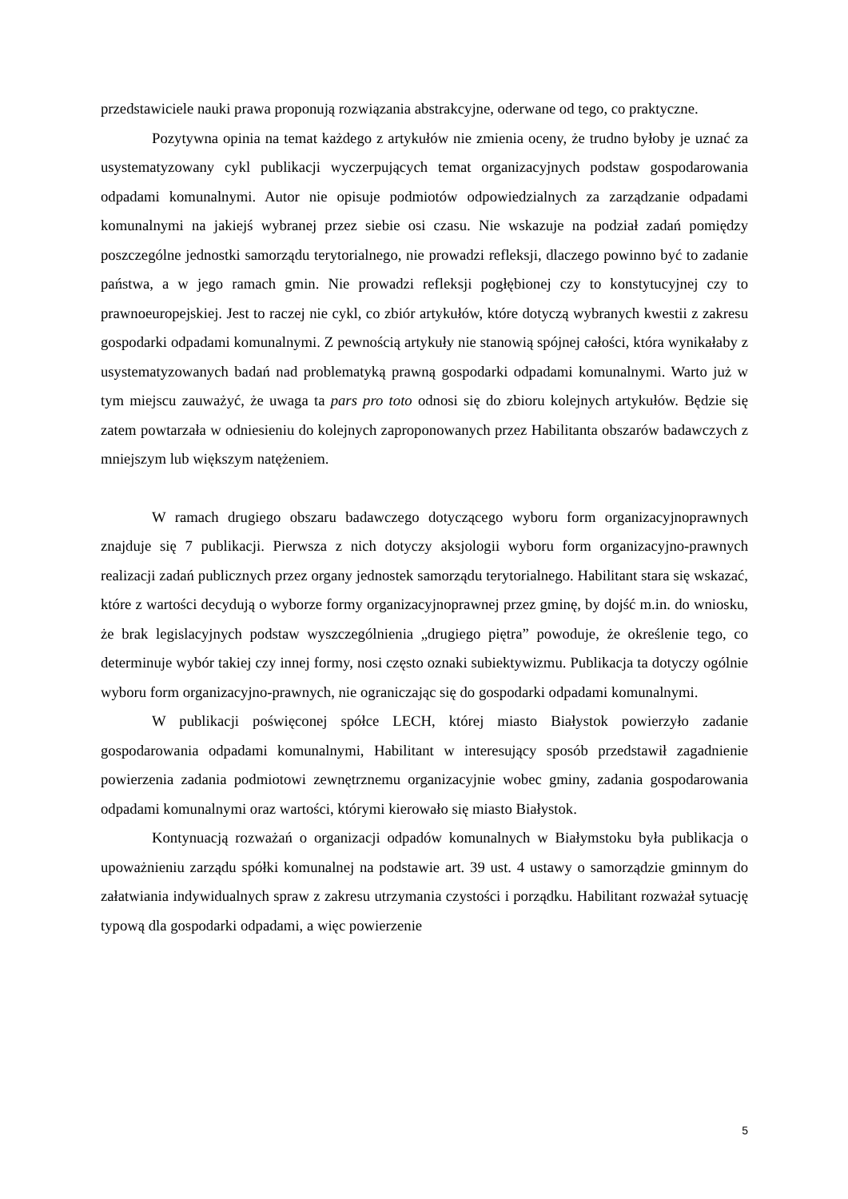przedstawiciele nauki prawa proponują rozwiązania abstrakcyjne, oderwane od tego, co praktyczne.
Pozytywna opinia na temat każdego z artykułów nie zmienia oceny, że trudno byłoby je uznać za usystematyzowany cykl publikacji wyczerpujących temat organizacyjnych podstaw gospodarowania odpadami komunalnymi. Autor nie opisuje podmiotów odpowiedzialnych za zarządzanie odpadami komunalnymi na jakiejś wybranej przez siebie osi czasu. Nie wskazuje na podział zadań pomiędzy poszczególne jednostki samorządu terytorialnego, nie prowadzi refleksji, dlaczego powinno być to zadanie państwa, a w jego ramach gmin. Nie prowadzi refleksji pogłębionej czy to konstytucyjnej czy to prawnoeuropejskiej. Jest to raczej nie cykl, co zbiór artykułów, które dotyczą wybranych kwestii z zakresu gospodarki odpadami komunalnymi. Z pewnością artykuły nie stanowią spójnej całości, która wynikałaby z usystematyzowanych badań nad problematyką prawną gospodarki odpadami komunalnymi. Warto już w tym miejscu zauważyć, że uwaga ta pars pro toto odnosi się do zbioru kolejnych artykułów. Będzie się zatem powtarzała w odniesieniu do kolejnych zaproponowanych przez Habilitanta obszarów badawczych z mniejszym lub większym natężeniem.
W ramach drugiego obszaru badawczego dotyczącego wyboru form organizacyjnoprawnych znajduje się 7 publikacji. Pierwsza z nich dotyczy aksjologii wyboru form organizacyjno-prawnych realizacji zadań publicznych przez organy jednostek samorządu terytorialnego. Habilitant stara się wskazać, które z wartości decydują o wyborze formy organizacyjnoprawnej przez gminę, by dojść m.in. do wniosku, że brak legislacyjnych podstaw wyszczególnienia „drugiego piętra” powoduje, że określenie tego, co determinuje wybór takiej czy innej formy, nosi często oznaki subiektywizmu. Publikacja ta dotyczy ogólnie wyboru form organizacyjno-prawnych, nie ograniczając się do gospodarki odpadami komunalnymi.
W publikacji poświęconej spółce LECH, której miasto Białystok powierzyło zadanie gospodarowania odpadami komunalnymi, Habilitant w interesujący sposób przedstawił zagadnienie powierzenia zadania podmiotowi zewnętrznemu organizacyjnie wobec gminy, zadania gospodarowania odpadami komunalnymi oraz wartości, którymi kierowało się miasto Białystok.
Kontynuacją rozważań o organizacji odpadów komunalnych w Białymstoku była publikacja o upoważnieniu zarządu spółki komunalnej na podstawie art. 39 ust. 4 ustawy o samorządzie gminnym do załatwiania indywidualnych spraw z zakresu utrzymania czystości i porządku. Habilitant rozważał sytuację typową dla gospodarki odpadami, a więc powierzenie
5